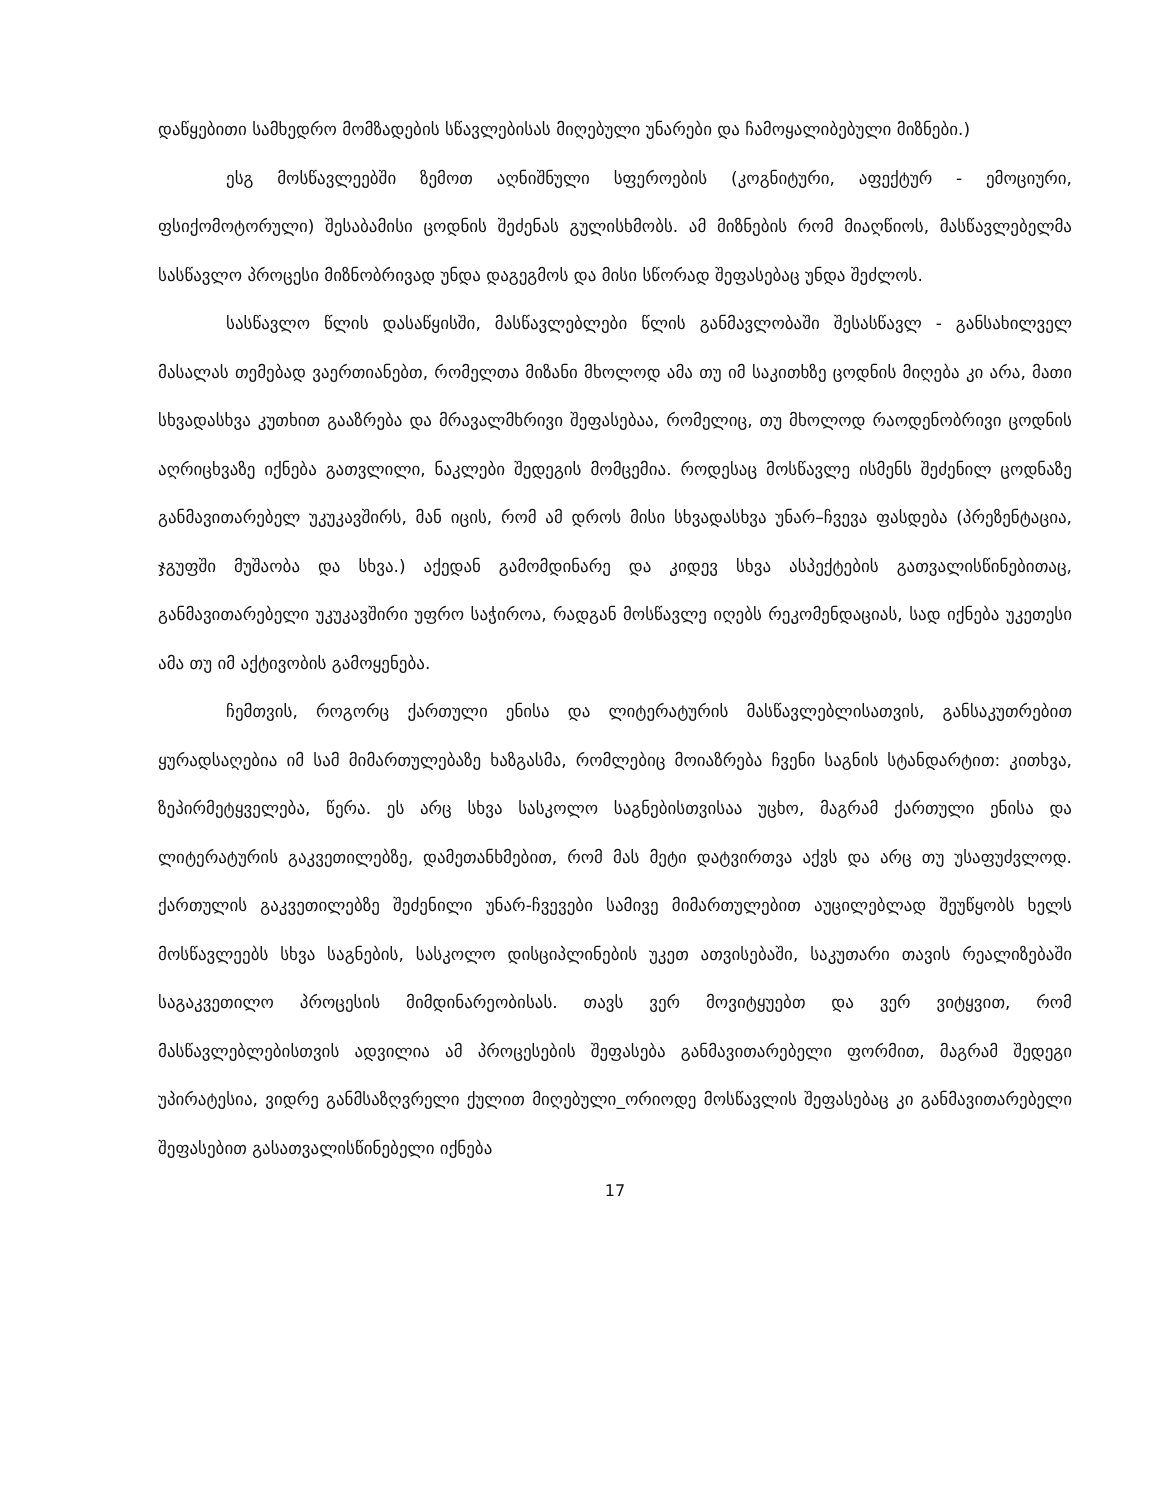დაწყებითი სამხედრო მომზადების სწავლებისას მიღებული უნარები და ჩამოყალიბებული მიზნები.)
ესგ მოსწავლეებში ზემოთ აღნიშნული სფეროების (კოგნიტური, აფექტურ - ემოციური, ფსიქომოტორული) შესაბამისი ცოდნის შეძენას გულისხმობს. ამ მიზნების რომ მიაღწიოს, მასწავლებელმა სასწავლო პროცესი მიზნობრივად უნდა დაგეგმოს და მისი სწორად შეფასებაც უნდა შეძლოს.
სასწავლო წლის დასაწყისში, მასწავლებლები წლის განმავლობაში შესასწავლ - განსახილველ მასალას თემებად ვაერთიანებთ, რომელთა მიზანი მხოლოდ ამა თუ იმ საკითხზე ცოდნის მიღება კი არა, მათი სხვადასხვა კუთხით გააზრება და მრავალმხრივი შეფასებაა, რომელიც, თუ მხოლოდ რაოდენობრივი ცოდნის აღრიცხვაზე იქნება გათვლილი, ნაკლები შედეგის მომცემია. როდესაც მოსწავლე ისმენს შეძენილ ცოდნაზე განმავითარებელ უკუკავშირს, მან იცის, რომ ამ დროს მისი სხვადასხვა უნარ–ჩვევა ფასდება (პრეზენტაცია, ჯგუფში მუშაობა და სხვა.) აქედან გამომდინარე და კიდევ სხვა ასპექტების გათვალისწინებითაც, განმავითარებელი უკუკავშირი უფრო საჭიროა, რადგან მოსწავლე იღებს რეკომენდაციას, სად იქნება უკეთესი ამა თუ იმ აქტივობის გამოყენება.
ჩემთვის, როგორც ქართული ენისა და ლიტერატურის მასწავლებლისათვის, განსაკუთრებით ყურადსაღებია იმ სამ მიმართულებაზე ხაზგასმა, რომლებიც მოიაზრება ჩვენი საგნის სტანდარტით: კითხვა, ზეპირმეტყველება, წერა. ეს არც სხვა სასკოლო საგნებისთვისაა უცხო, მაგრამ ქართული ენისა და ლიტერატურის გაკვეთილებზე, დამეთანხმებით, რომ მას მეტი დატვირთვა აქვს და არც თუ უსაფუძვლოდ. ქართულის გაკვეთილებზე შეძენილი უნარ-ჩვევები სამივე მიმართულებით აუცილებლად შეუწყობს ხელს მოსწავლეებს სხვა საგნების, სასკოლო დისციპლინების უკეთ ათვისებაში, საკუთარი თავის რეალიზებაში საგაკვეთილო პროცესის მიმდინარეობისას. თავს ვერ მოვიტყუებთ და ვერ ვიტყვით, რომ მასწავლებლებისთვის ადვილია ამ პროცესების შეფასება განმავითარებელი ფორმით, მაგრამ შედეგი უპირატესია, ვიდრე განმსაზღვრელი ქულით მიღებული_ორიოდე მოსწავლის შეფასებაც კი განმავითარებელი შეფასებით გასათვალისწინებელი იქნება
17